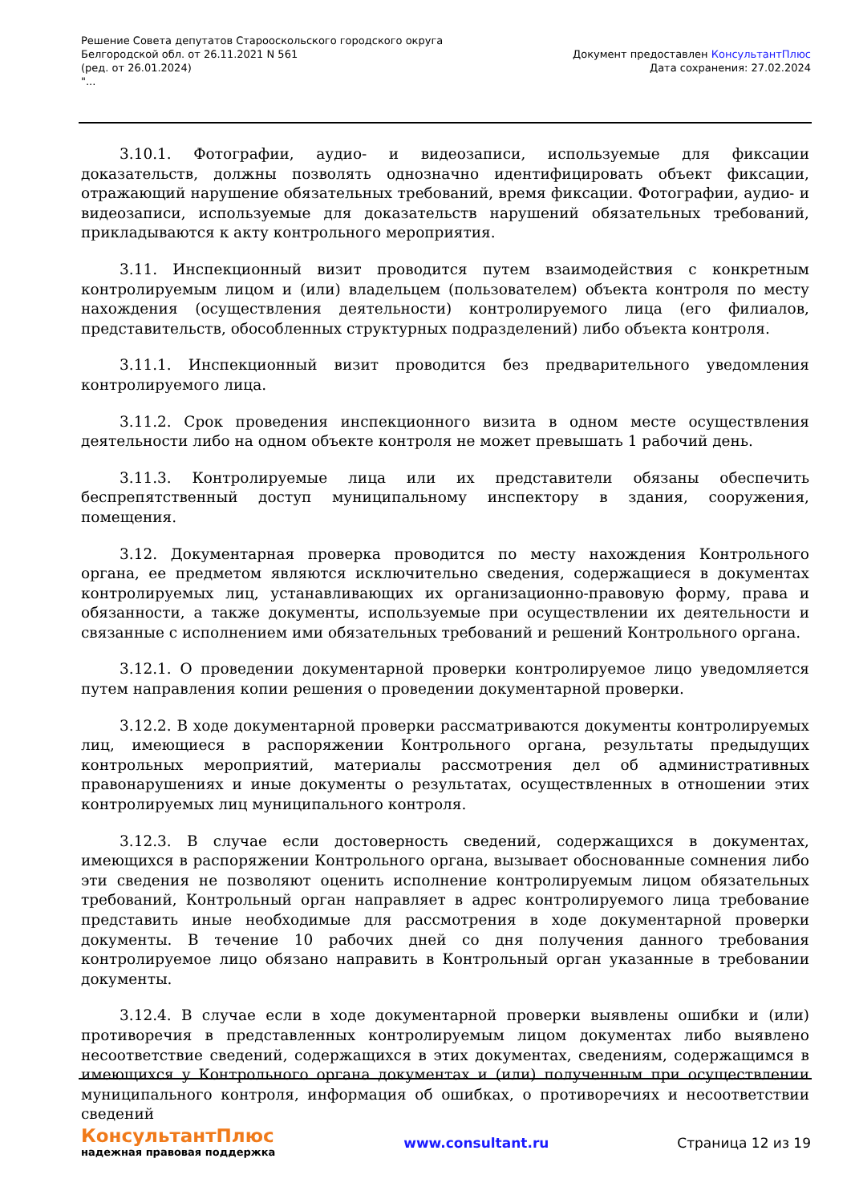Решение Совета депутатов Старооскольского городского округа
Белгородской обл. от 26.11.2021 N 561
(ред. от 26.01.2024)
"...
Документ предоставлен КонсультантПлюс
Дата сохранения: 27.02.2024
3.10.1. Фотографии, аудио- и видеозаписи, используемые для фиксации доказательств, должны позволять однозначно идентифицировать объект фиксации, отражающий нарушение обязательных требований, время фиксации. Фотографии, аудио- и видеозаписи, используемые для доказательств нарушений обязательных требований, прикладываются к акту контрольного мероприятия.
3.11. Инспекционный визит проводится путем взаимодействия с конкретным контролируемым лицом и (или) владельцем (пользователем) объекта контроля по месту нахождения (осуществления деятельности) контролируемого лица (его филиалов, представительств, обособленных структурных подразделений) либо объекта контроля.
3.11.1. Инспекционный визит проводится без предварительного уведомления контролируемого лица.
3.11.2. Срок проведения инспекционного визита в одном месте осуществления деятельности либо на одном объекте контроля не может превышать 1 рабочий день.
3.11.3. Контролируемые лица или их представители обязаны обеспечить беспрепятственный доступ муниципальному инспектору в здания, сооружения, помещения.
3.12. Документарная проверка проводится по месту нахождения Контрольного органа, ее предметом являются исключительно сведения, содержащиеся в документах контролируемых лиц, устанавливающих их организационно-правовую форму, права и обязанности, а также документы, используемые при осуществлении их деятельности и связанные с исполнением ими обязательных требований и решений Контрольного органа.
3.12.1. О проведении документарной проверки контролируемое лицо уведомляется путем направления копии решения о проведении документарной проверки.
3.12.2. В ходе документарной проверки рассматриваются документы контролируемых лиц, имеющиеся в распоряжении Контрольного органа, результаты предыдущих контрольных мероприятий, материалы рассмотрения дел об административных правонарушениях и иные документы о результатах, осуществленных в отношении этих контролируемых лиц муниципального контроля.
3.12.3. В случае если достоверность сведений, содержащихся в документах, имеющихся в распоряжении Контрольного органа, вызывает обоснованные сомнения либо эти сведения не позволяют оценить исполнение контролируемым лицом обязательных требований, Контрольный орган направляет в адрес контролируемого лица требование представить иные необходимые для рассмотрения в ходе документарной проверки документы. В течение 10 рабочих дней со дня получения данного требования контролируемое лицо обязано направить в Контрольный орган указанные в требовании документы.
3.12.4. В случае если в ходе документарной проверки выявлены ошибки и (или) противоречия в представленных контролируемым лицом документах либо выявлено несоответствие сведений, содержащихся в этих документах, сведениям, содержащимся в имеющихся у Контрольного органа документах и (или) полученным при осуществлении муниципального контроля, информация об ошибках, о противоречиях и несоответствии сведений
КонсультантПлюс
надежная правовая поддержка
www.consultant.ru Страница 12 из 19